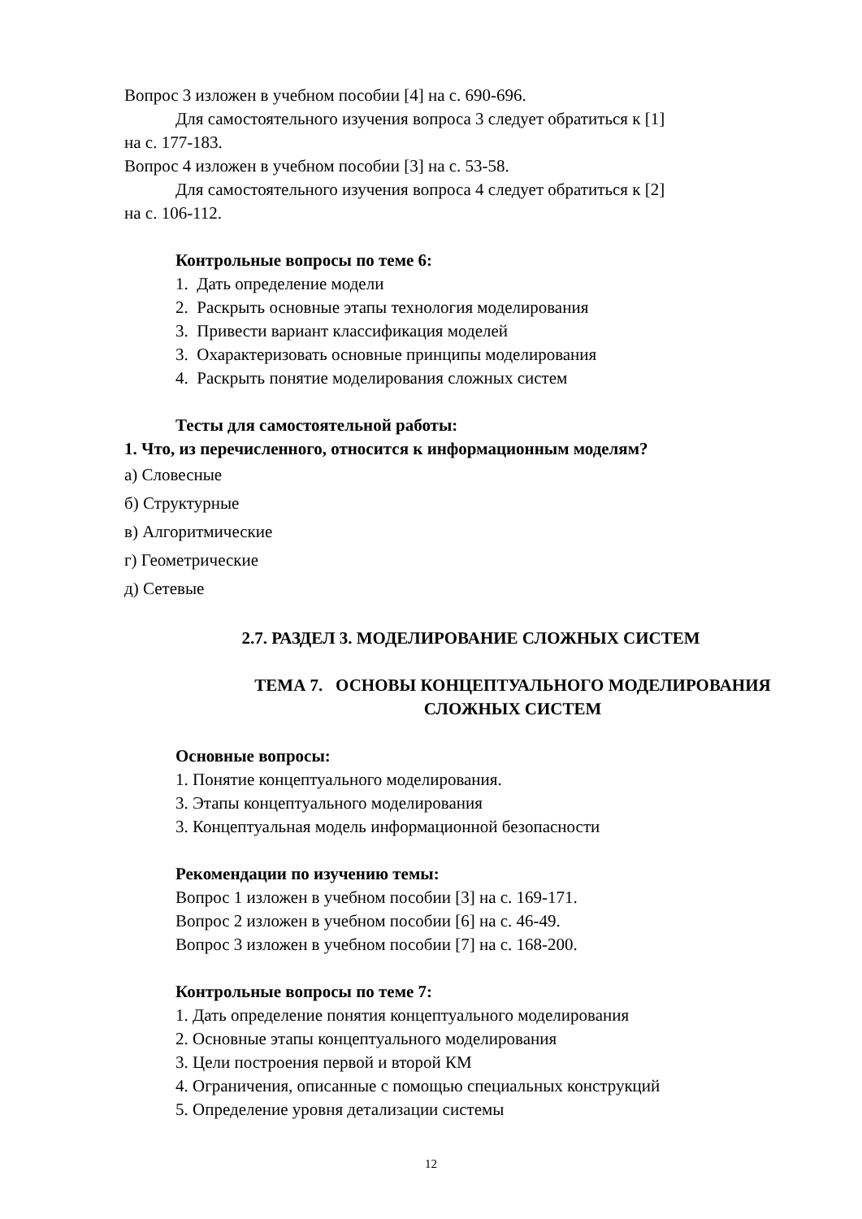Вопрос 3 изложен в учебном пособии [4] на с. 690-696.
Для самостоятельного изучения вопроса 3 следует обратиться к [1]
на с. 177-183.
Вопрос 4 изложен в учебном пособии [3] на с. 53-58.
Для самостоятельного изучения вопроса 4 следует обратиться к [2]
на с. 106-112.
Контрольные вопросы по теме 6:
1. Дать определение модели
2. Раскрыть основные этапы технология моделирования
3. Привести вариант классификация моделей
3. Охарактеризовать основные принципы моделирования
4. Раскрыть понятие моделирования сложных систем
Тесты для самостоятельной работы:
1. Что, из перечисленного, относится к информационным моделям?
а) Словесные
б) Структурные
в) Алгоритмические
г) Геометрические
д) Сетевые
2.7. РАЗДЕЛ 3. МОДЕЛИРОВАНИЕ СЛОЖНЫХ СИСТЕМ
ТЕМА 7. ОСНОВЫ КОНЦЕПТУАЛЬНОГО МОДЕЛИРОВАНИЯ
СЛОЖНЫХ СИСТЕМ
Основные вопросы:
1. Понятие концептуального моделирования.
3. Этапы концептуального моделирования
3. Концептуальная модель информационной безопасности
Рекомендации по изучению темы:
Вопрос 1 изложен в учебном пособии [3] на с. 169-171.
Вопрос 2 изложен в учебном пособии [6] на с. 46-49.
Вопрос 3 изложен в учебном пособии [7] на с. 168-200.
Контрольные вопросы по теме 7:
1. Дать определение понятия концептуального моделирования
2. Основные этапы концептуального моделирования
3. Цели построения первой и второй КМ
4. Ограничения, описанные с помощью специальных конструкций
5. Определение уровня детализации системы
12